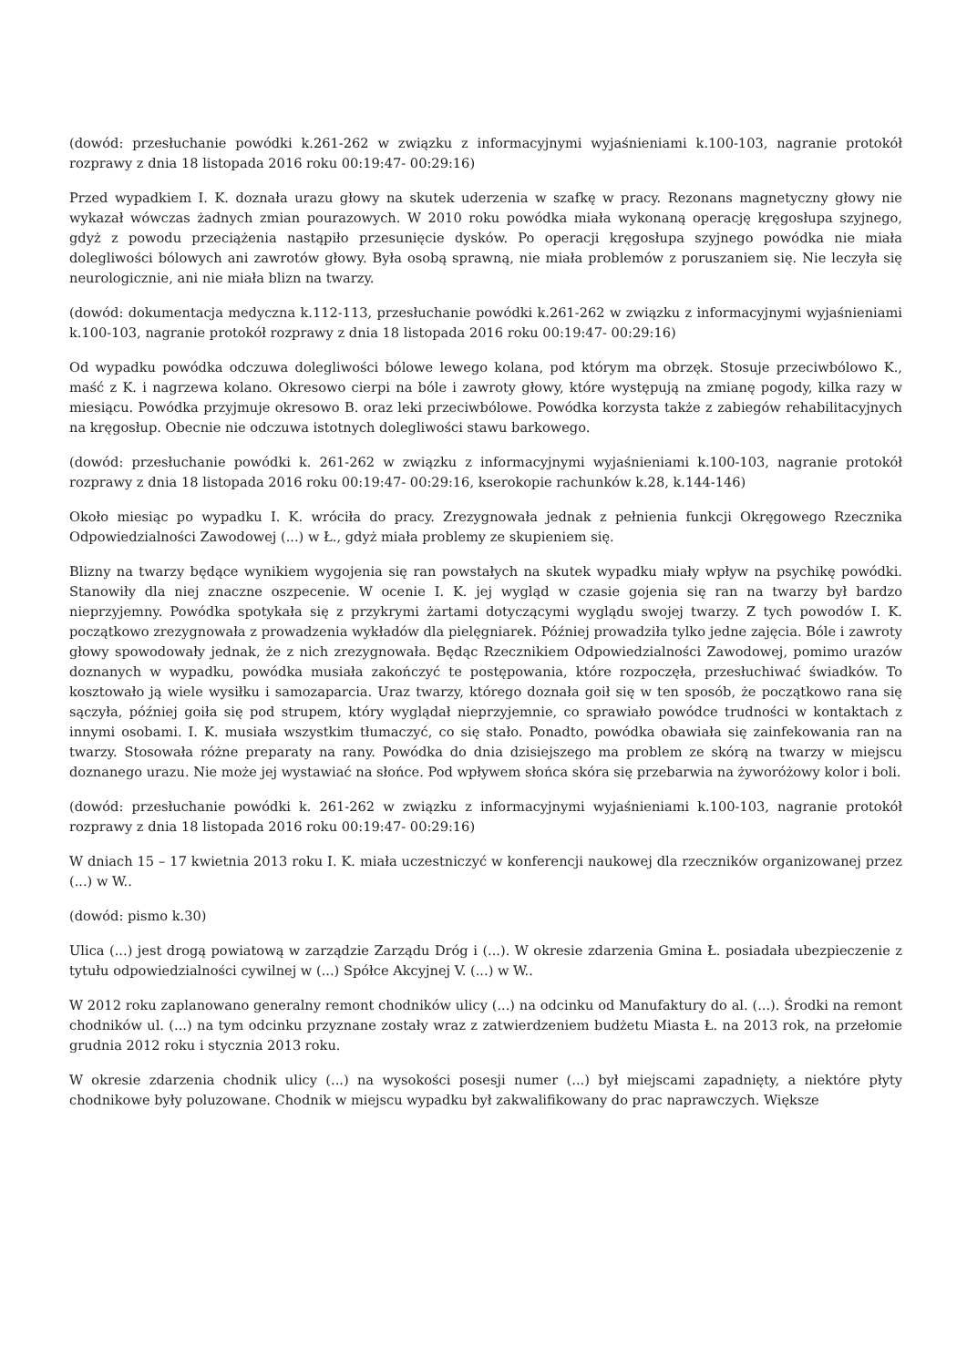(dowód: przesłuchanie powódki k.261-262 w związku z informacyjnymi wyjaśnieniami k.100-103, nagranie protokół rozprawy z dnia 18 listopada 2016 roku 00:19:47- 00:29:16)
Przed wypadkiem I. K. doznała urazu głowy na skutek uderzenia w szafkę w pracy. Rezonans magnetyczny głowy nie wykazał wówczas żadnych zmian pourazowych. W 2010 roku powódka miała wykonaną operację kręgosłupa szyjnego, gdyż z powodu przeciążenia nastąpiło przesunięcie dysków. Po operacji kręgosłupa szyjnego powódka nie miała dolegliwości bólowych ani zawrotów głowy. Była osobą sprawną, nie miała problemów z poruszaniem się. Nie leczyła się neurologicznie, ani nie miała blizn na twarzy.
(dowód: dokumentacja medyczna k.112-113, przesłuchanie powódki k.261-262 w związku z informacyjnymi wyjaśnieniami k.100-103, nagranie protokół rozprawy z dnia 18 listopada 2016 roku 00:19:47- 00:29:16)
Od wypadku powódka odczuwa dolegliwości bólowe lewego kolana, pod którym ma obrzęk. Stosuje przeciwbólowo K., maść z K. i nagrzewa kolano. Okresowo cierpi na bóle i zawroty głowy, które występują na zmianę pogody, kilka razy w miesiącu. Powódka przyjmuje okresowo B. oraz leki przeciwbólowe. Powódka korzysta także z zabiegów rehabilitacyjnych na kręgosłup. Obecnie nie odczuwa istotnych dolegliwości stawu barkowego.
(dowód: przesłuchanie powódki k. 261-262 w związku z informacyjnymi wyjaśnieniami k.100-103, nagranie protokół rozprawy z dnia 18 listopada 2016 roku 00:19:47- 00:29:16, kserokopie rachunków k.28, k.144-146)
Około miesiąc po wypadku I. K. wróciła do pracy. Zrezygnowała jednak z pełnienia funkcji Okręgowego Rzecznika Odpowiedzialności Zawodowej (...) w Ł., gdyż miała problemy ze skupieniem się.
Blizny na twarzy będące wynikiem wygojenia się ran powstałych na skutek wypadku miały wpływ na psychikę powódki. Stanowiły dla niej znaczne oszpecenie. W ocenie I. K. jej wygląd w czasie gojenia się ran na twarzy był bardzo nieprzyjemny. Powódka spotykała się z przykrymi żartami dotyczącymi wyglądu swojej twarzy. Z tych powodów I. K. początkowo zrezygnowała z prowadzenia wykładów dla pielęgniarek. Później prowadziła tylko jedne zajęcia. Bóle i zawroty głowy spowodowały jednak, że z nich zrezygnowała. Będąc Rzecznikiem Odpowiedzialności Zawodowej, pomimo urazów doznanych w wypadku, powódka musiała zakończyć te postępowania, które rozpoczęła, przesłuchiwać świadków. To kosztowało ją wiele wysiłku i samozaparcia. Uraz twarzy, którego doznała goił się w ten sposób, że początkowo rana się sączyła, później goiła się pod strupem, który wyglądał nieprzyjemnie, co sprawiało powódce trudności w kontaktach z innymi osobami. I. K. musiała wszystkim tłumaczyć, co się stało. Ponadto, powódka obawiała się zainfekowania ran na twarzy. Stosowała różne preparaty na rany. Powódka do dnia dzisiejszego ma problem ze skórą na twarzy w miejscu doznanego urazu. Nie może jej wystawiać na słońce. Pod wpływem słońca skóra się przebarwia na żyworóżowy kolor i boli.
(dowód: przesłuchanie powódki k. 261-262 w związku z informacyjnymi wyjaśnieniami k.100-103, nagranie protokół rozprawy z dnia 18 listopada 2016 roku 00:19:47- 00:29:16)
W dniach 15 – 17 kwietnia 2013 roku I. K. miała uczestniczyć w konferencji naukowej dla rzeczników organizowanej przez (...) w W..
(dowód: pismo k.30)
Ulica (...) jest drogą powiatową w zarządzie Zarządu Dróg i (...). W okresie zdarzenia Gmina Ł. posiadała ubezpieczenie z tytułu odpowiedzialności cywilnej w (...) Spółce Akcyjnej V. (...) w W..
W 2012 roku zaplanowano generalny remont chodników ulicy (...) na odcinku od Manufaktury do al. (...). Środki na remont chodników ul. (...) na tym odcinku przyznane zostały wraz z zatwierdzeniem budżetu Miasta Ł. na 2013 rok, na przełomie grudnia 2012 roku i stycznia 2013 roku.
W okresie zdarzenia chodnik ulicy (...) na wysokości posesji numer (...) był miejscami zapadnięty, a niektóre płyty chodnikowe były poluzowane. Chodnik w miejscu wypadku był zakwalifikowany do prac naprawczych. Większe